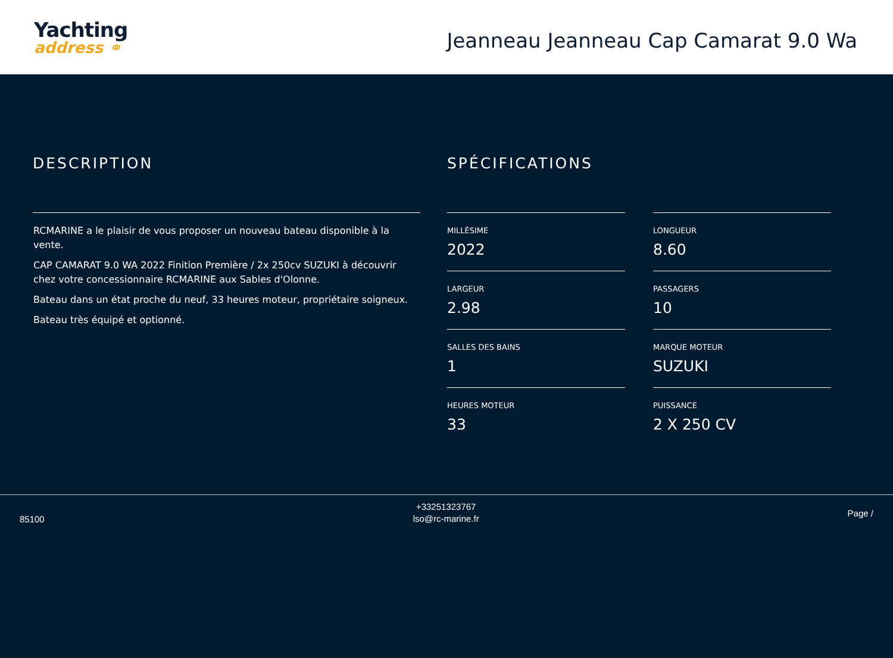Yachting
address ⚭
Jeanneau Jeanneau Cap Camarat 9.0 Wa
DESCRIPTION
RCMARINE a le plaisir de vous proposer un nouveau bateau disponible à la vente.
CAP CAMARAT 9.0 WA 2022 Finition Première / 2x 250cv SUZUKI à découvrir chez votre concessionnaire RCMARINE aux Sables d'Olonne.
Bateau dans un état proche du neuf, 33 heures moteur, propriétaire soigneux.
Bateau très équipé et optionné.
SPÉCIFICATIONS
MILLÉSIME
2022
LONGUEUR
8.60
LARGEUR
2.98
PASSAGERS
10
SALLES DES BAINS
1
MARQUE MOTEUR
SUZUKI
HEURES MOTEUR
33
PUISSANCE
2 X 250 CV
85100
+33251323767
lso@rc-marine.fr
Page /